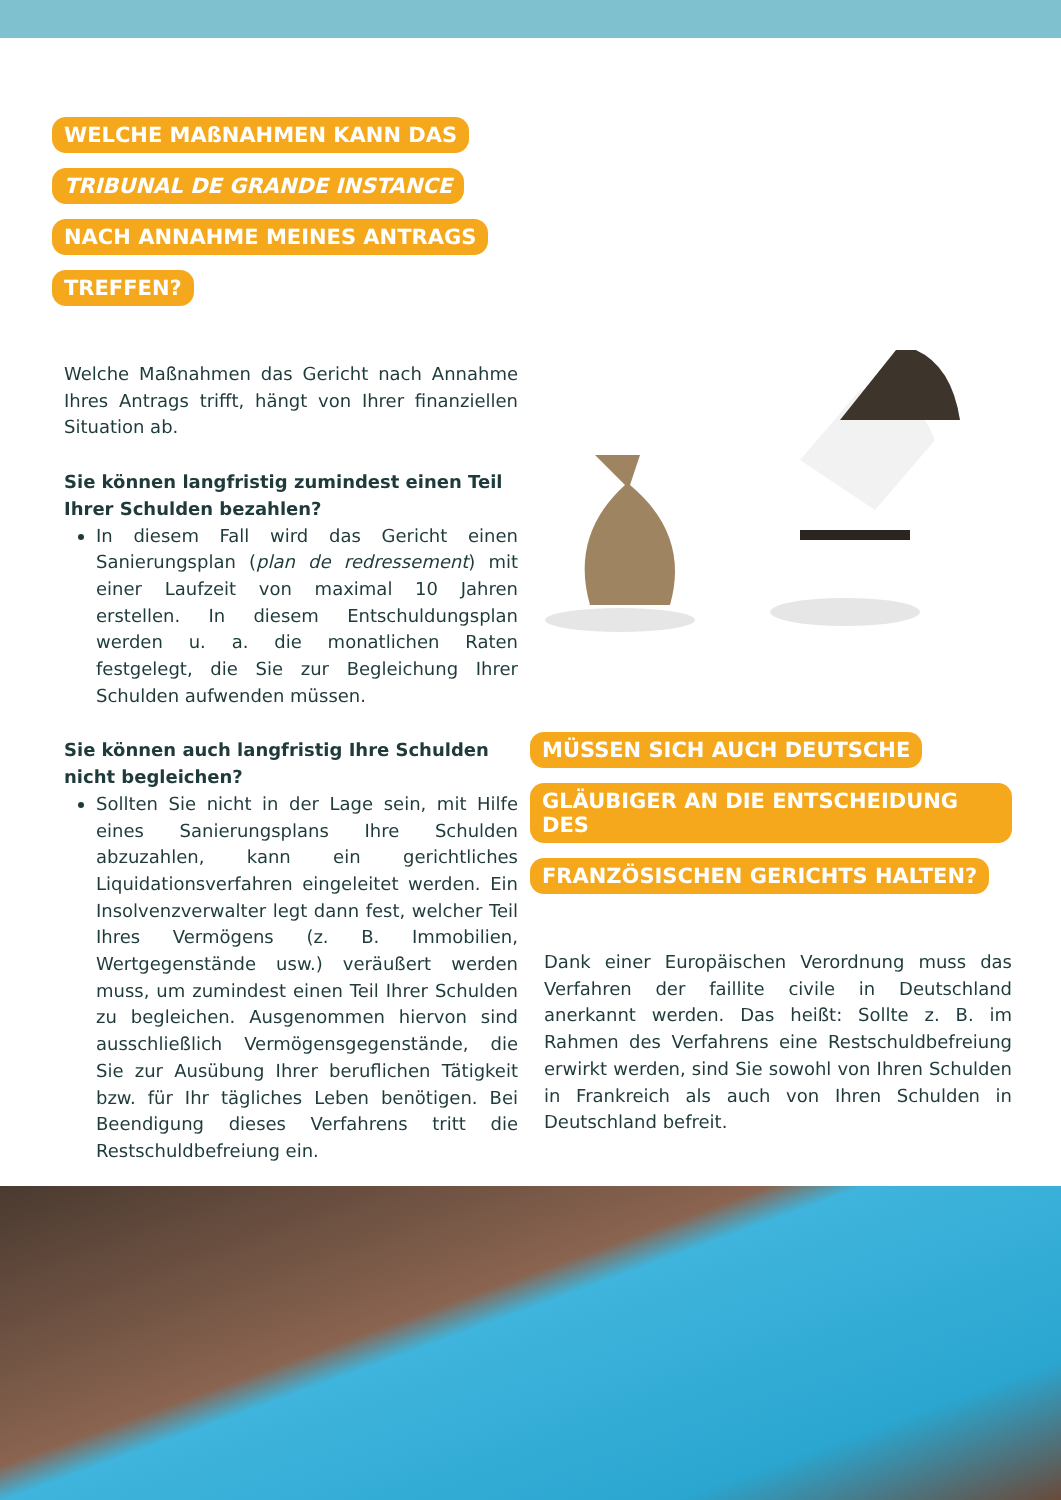WELCHE MAßNAHMEN KANN DAS
TRIBUNAL DE GRANDE INSTANCE
NACH ANNAHME MEINES ANTRAGS
TREFFEN?
Welche Maßnahmen das Gericht nach Annahme Ihres Antrags trifft, hängt von Ihrer finanziellen Situation ab.
Sie können langfristig zumindest einen Teil Ihrer Schulden bezahlen?
In diesem Fall wird das Gericht einen Sanierungsplan (plan de redressement) mit einer Laufzeit von maximal 10 Jahren erstellen. In diesem Entschuldungsplan werden u. a. die monatlichen Raten festgelegt, die Sie zur Begleichung Ihrer Schulden aufwenden müssen.
Sie können auch langfristig Ihre Schulden nicht begleichen?
Sollten Sie nicht in der Lage sein, mit Hilfe eines Sanierungsplans Ihre Schulden abzuzahlen, kann ein gerichtliches Liquidationsverfahren eingeleitet werden. Ein Insolvenzverwalter legt dann fest, welcher Teil Ihres Vermögens (z. B. Immobilien, Wertgegenstände usw.) veräußert werden muss, um zumindest einen Teil Ihrer Schulden zu begleichen. Ausgenommen hiervon sind ausschließlich Vermögensgegenstände, die Sie zur Ausübung Ihrer beruflichen Tätigkeit bzw. für Ihr tägliches Leben benötigen. Bei Beendigung dieses Verfahrens tritt die Restschuldbefreiung ein.
MÜSSEN SICH AUCH DEUTSCHE
GLÄUBIGER AN DIE ENTSCHEIDUNG DES
FRANZÖSISCHEN GERICHTS HALTEN?
Dank einer Europäischen Verordnung muss das Verfahren der faillite civile in Deutschland anerkannt werden. Das heißt: Sollte z. B. im Rahmen des Verfahrens eine Restschuldbefreiung erwirkt werden, sind Sie sowohl von Ihren Schulden in Frankreich als auch von Ihren Schulden in Deutschland befreit.